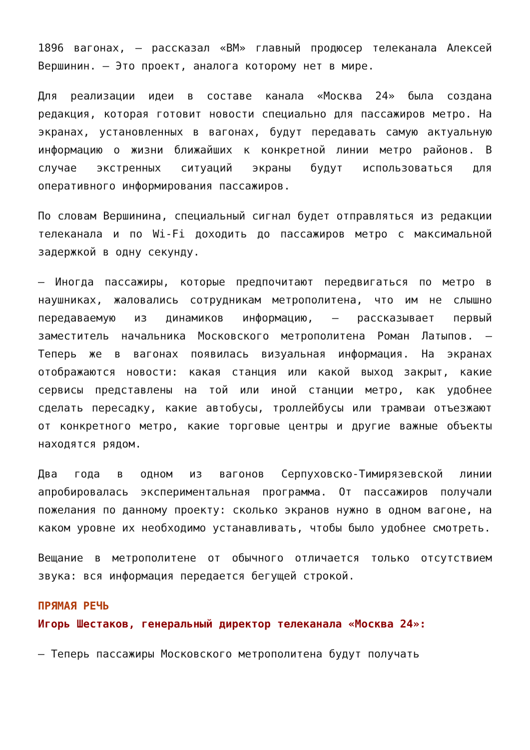1896 вагонах, — рассказал «ВМ» главный продюсер телеканала Алексей Вершинин. — Это проект, аналога которому нет в мире.
Для реализации идеи в составе канала «Москва 24» была создана редакция, которая готовит новости специально для пассажиров метро. На экранах, установленных в вагонах, будут передавать самую актуальную информацию о жизни ближайших к конкретной линии метро районов. В случае экстренных ситуаций экраны будут использоваться для оперативного информирования пассажиров.
По словам Вершинина, специальный сигнал будет отправляться из редакции телеканала и по Wi-Fi доходить до пассажиров метро с максимальной задержкой в одну секунду.
— Иногда пассажиры, которые предпочитают передвигаться по метро в наушниках, жаловались сотрудникам метрополитена, что им не слышно передаваемую из динамиков информацию, — рассказывает первый заместитель начальника Московского метрополитена Роман Латыпов. — Теперь же в вагонах появилась визуальная информация. На экранах отображаются новости: какая станция или какой выход закрыт, какие сервисы представлены на той или иной станции метро, как удобнее сделать пересадку, какие автобусы, троллейбусы или трамваи отъезжают от конкретного метро, какие торговые центры и другие важные объекты находятся рядом.
Два года в одном из вагонов Серпуховско-Тимирязевской линии апробировалась экспериментальная программа. От пассажиров получали пожелания по данному проекту: сколько экранов нужно в одном вагоне, на каком уровне их необходимо устанавливать, чтобы было удобнее смотреть.
Вещание в метрополитене от обычного отличается только отсутствием звука: вся информация передается бегущей строкой.
ПРЯМАЯ РЕЧЬ
Игорь Шестаков, генеральный директор телеканала «Москва 24»:
— Теперь пассажиры Московского метрополитена будут получать